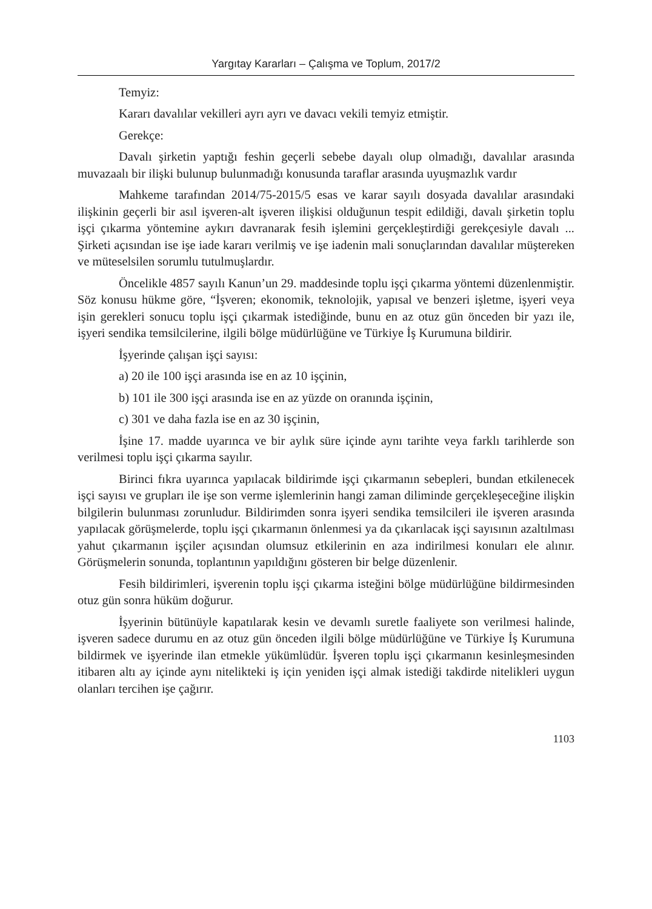Yargıtay Kararları – Çalışma ve Toplum, 2017/2
Temyiz:
Kararı davalılar vekilleri ayrı ayrı ve davacı vekili temyiz etmiştir.
Gerekçe:
Davalı şirketin yaptığı feshin geçerli sebebe dayalı olup olmadığı, davalılar arasında muvazaalı bir ilişki bulunup bulunmadığı konusunda taraflar arasında uyuşmazlık vardır
Mahkeme tarafından 2014/75-2015/5 esas ve karar sayılı dosyada davalılar arasındaki ilişkinin geçerli bir asıl işveren-alt işveren ilişkisi olduğunun tespit edildiği, davalı şirketin toplu işçi çıkarma yöntemine aykırı davranarak fesih işlemini gerçekleştirdiği gerekçesiyle davalı ... Şirketi açısından ise işe iade kararı verilmiş ve işe iadenin mali sonuçlarından davalılar müştereken ve müteselsilen sorumlu tutulmuşlardır.
Öncelikle 4857 sayılı Kanun’un 29. maddesinde toplu işçi çıkarma yöntemi düzenlenmiştir. Söz konusu hükme göre, “İşveren; ekonomik, teknolojik, yapısal ve benzeri işletme, işyeri veya işin gerekleri sonucu toplu işçi çıkarmak istediğinde, bunu en az otuz gün önceden bir yazı ile, işyeri sendika temsilcilerine, ilgili bölge müdürlüğüne ve Türkiye İş Kurumuna bildirir.
İşyerinde çalışan işçi sayısı:
a) 20 ile 100 işçi arasında ise en az 10 işçinin,
b) 101 ile 300 işçi arasında ise en az yüzde on oranında işçinin,
c) 301 ve daha fazla ise en az 30 işçinin,
İşine 17. madde uyarınca ve bir aylık süre içinde aynı tarihte veya farklı tarihlerde son verilmesi toplu işçi çıkarma sayılır.
Birinci fıkra uyarınca yapılacak bildirimde işçi çıkarmanın sebepleri, bundan etkilenecek işçi sayısı ve grupları ile işe son verme işlemlerinin hangi zaman diliminde gerçekleşeceğine ilişkin bilgilerin bulunması zorunludur. Bildirimden sonra işyeri sendika temsilcileri ile işveren arasında yapılacak görüşmelerde, toplu işçi çıkarmanın önlenmesi ya da çıkarılacak işçi sayısının azaltılması yahut çıkarmanın işçiler açısından olumsuz etkilerinin en aza indirilmesi konuları ele alınır. Görüşmelerin sonunda, toplantının yapıldığını gösteren bir belge düzenlenir.
Fesih bildirimleri, işverenin toplu işçi çıkarma isteğini bölge müdürlüğüne bildirmesinden otuz gün sonra hüküm doğurur.
İşyerinin bütünüyle kapatılarak kesin ve devamlı suretle faaliyete son verilmesi halinde, işveren sadece durumu en az otuz gün önceden ilgili bölge müdürlüğüne ve Türkiye İş Kurumuna bildirmek ve işyerinde ilan etmekle yükümlüdür. İşveren toplu işçi çıkarmanın kesinleşmesinden itibaren altı ay içinde aynı nitelikteki iş için yeniden işçi almak istediği takdirde nitelikleri uygun olanları tercihen işe çağırır.
1103